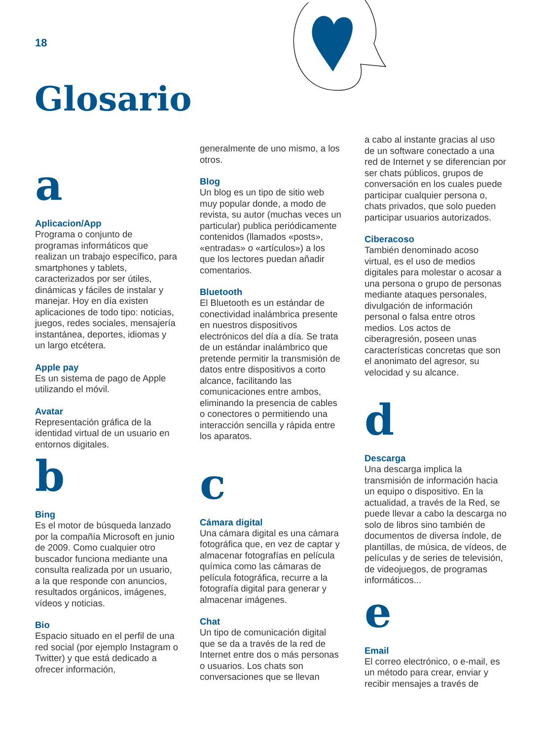18
Glosario
a
Aplicacion/App
Programa o conjunto de programas informáticos que realizan un trabajo específico, para smartphones y tablets, caracterizados por ser útiles, dinámicas y fáciles de instalar y manejar. Hoy en día existen aplicaciones de todo tipo: noticias, juegos, redes sociales, mensajería instantánea, deportes, idiomas y un largo etcétera.
Apple pay
Es un sistema de pago de Apple utilizando el móvil.
Avatar
Representación gráfica de la identidad virtual de un usuario en entornos digitales.
b
Bing
Es el motor de búsqueda lanzado por la compañía Microsoft en junio de 2009. Como cualquier otro buscador funciona mediante una consulta realizada por un usuario, a la que responde con anuncios, resultados orgánicos, imágenes, vídeos y noticias.
Bio
Espacio situado en el perfil de una red social (por ejemplo Instagram o Twitter) y que está dedicado a ofrecer información,
generalmente de uno mismo, a los otros.
Blog
Un blog es un tipo de sitio web muy popular donde, a modo de revista, su autor (muchas veces un particular) publica periódicamente contenidos (llamados «posts», «entradas» o «artículos») a los que los lectores puedan añadir comentarios.
Bluetooth
El Bluetooth es un estándar de conectividad inalámbrica presente en nuestros dispositivos electrónicos del día a día. Se trata de un estándar inalámbrico que pretende permitir la transmisión de datos entre dispositivos a corto alcance, facilitando las comunicaciones entre ambos, eliminando la presencia de cables o conectores o permitiendo una interacción sencilla y rápida entre los aparatos.
c
Cámara digital
Una cámara digital es una cámara fotográfica que, en vez de captar y almacenar fotografías en película química como las cámaras de película fotográfica, recurre a la fotografía digital para generar y almacenar imágenes.
Chat
Un tipo de comunicación digital que se da a través de la red de Internet entre dos o más personas o usuarios. Los chats son conversaciones que se llevan
a cabo al instante gracias al uso de un software conectado a una red de Internet y se diferencian por ser chats públicos, grupos de conversación en los cuales puede participar cualquier persona o, chats privados, que solo pueden participar usuarios autorizados.
Ciberacoso
También denominado acoso virtual, es el uso de medios digitales para molestar o acosar a una persona o grupo de personas mediante ataques personales, divulgación de información personal o falsa entre otros medios. Los actos de ciberagresión, poseen unas características concretas que son el anonimato del agresor, su velocidad y su alcance.
d
Descarga
Una descarga implica la transmisión de información hacia un equipo o dispositivo. En la actualidad, a través de la Red, se puede llevar a cabo la descarga no solo de libros sino también de documentos de diversa índole, de plantillas, de música, de vídeos, de películas y de series de televisión, de videojuegos, de programas informáticos...
e
Email
El correo electrónico, o e-mail, es un método para crear, enviar y recibir mensajes a través de